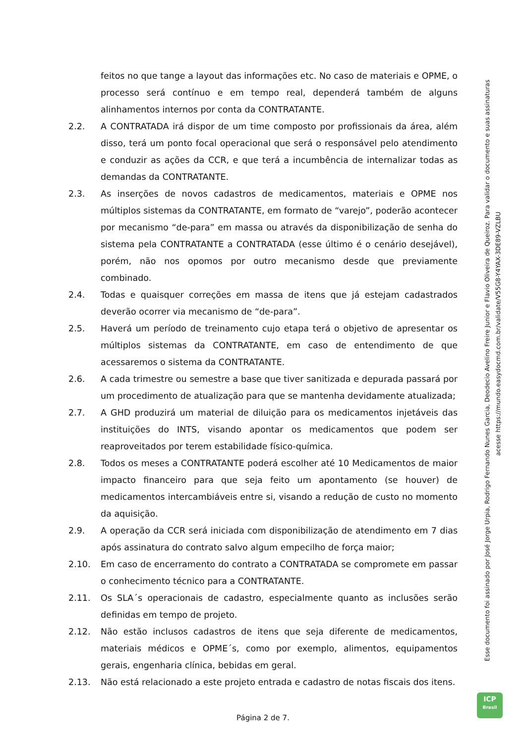Esse documento foi assinado por José Jorge Urpia, Rodrigo Fernando Nunes Garcia, Deodecio Avelino Freire Junior e Flavio Oliveira de Queiroz. Para validar o documento e suas assinaturas
acesse https://mundo.easydocmd.com.br/validate/V55G8-Y4YAX-3DE89-VZLBU
feitos no que tange a layout das informações etc. No caso de materiais e OPME, o processo será contínuo e em tempo real, dependerá também de alguns alinhamentos internos por conta da CONTRATANTE.
2.2. A CONTRATADA irá dispor de um time composto por profissionais da área, além disso, terá um ponto focal operacional que será o responsável pelo atendimento e conduzir as ações da CCR, e que terá a incumbência de internalizar todas as demandas da CONTRATANTE.
2.3. As inserções de novos cadastros de medicamentos, materiais e OPME nos múltiplos sistemas da CONTRATANTE, em formato de “varejo”, poderão acontecer por mecanismo “de-para” em massa ou através da disponibilização de senha do sistema pela CONTRATANTE a CONTRATADA (esse último é o cenário desejável), porém, não nos opomos por outro mecanismo desde que previamente combinado.
2.4. Todas e quaisquer correções em massa de itens que já estejam cadastrados deverão ocorrer via mecanismo de “de-para”.
2.5. Haverá um período de treinamento cujo etapa terá o objetivo de apresentar os múltiplos sistemas da CONTRATANTE, em caso de entendimento de que acessaremos o sistema da CONTRATANTE.
2.6. A cada trimestre ou semestre a base que tiver sanitizada e depurada passará por um procedimento de atualização para que se mantenha devidamente atualizada;
2.7. A GHD produzirá um material de diluição para os medicamentos injetáveis das instituições do INTS, visando apontar os medicamentos que podem ser reaproveitados por terem estabilidade físico-química.
2.8. Todos os meses a CONTRATANTE poderá escolher até 10 Medicamentos de maior impacto financeiro para que seja feito um apontamento (se houver) de medicamentos intercambiáveis entre si, visando a redução de custo no momento da aquisição.
2.9. A operação da CCR será iniciada com disponibilização de atendimento em 7 dias após assinatura do contrato salvo algum empecilho de força maior;
2.10. Em caso de encerramento do contrato a CONTRATADA se compromete em passar o conhecimento técnico para a CONTRATANTE.
2.11. Os SLA´s operacionais de cadastro, especialmente quanto as inclusões serão definidas em tempo de projeto.
2.12. Não estão inclusos cadastros de itens que seja diferente de medicamentos, materiais médicos e OPME´s, como por exemplo, alimentos, equipamentos gerais, engenharia clínica, bebidas em geral.
2.13. Não está relacionado a este projeto entrada e cadastro de notas fiscais dos itens.
ICP
Brasil
Página 2 de 7.